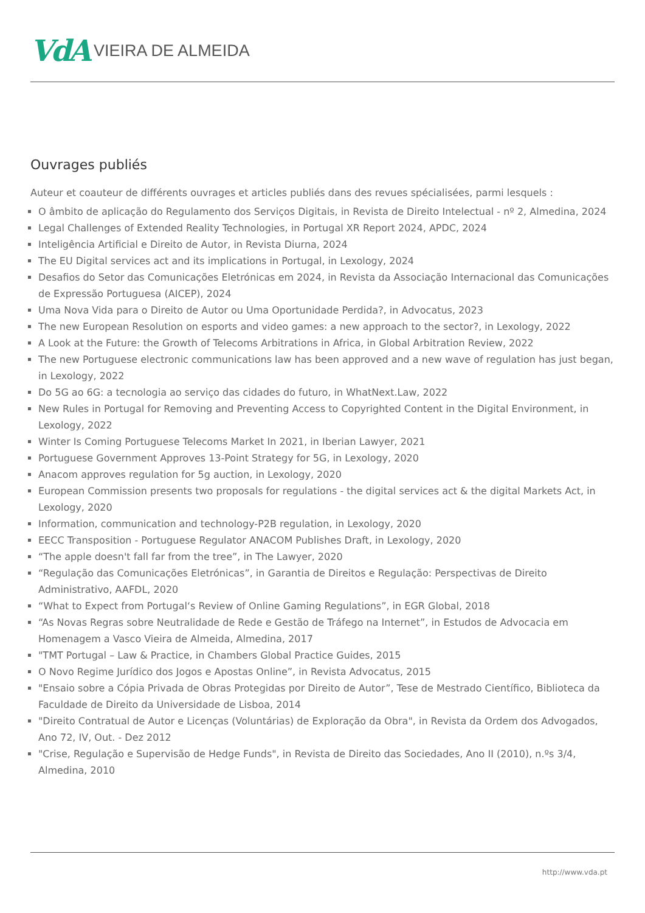VdA VIEIRA DE ALMEIDA
Ouvrages publiés
Auteur et coauteur de différents ouvrages et articles publiés dans des revues spécialisées, parmi lesquels :
O âmbito de aplicação do Regulamento dos Serviços Digitais, in Revista de Direito Intelectual - nº 2, Almedina, 2024
Legal Challenges of Extended Reality Technologies, in Portugal XR Report 2024, APDC, 2024
Inteligência Artificial e Direito de Autor, in Revista Diurna, 2024
The EU Digital services act and its implications in Portugal, in Lexology, 2024
Desafios do Setor das Comunicações Eletrónicas em 2024, in Revista da Associação Internacional das Comunicações de Expressão Portuguesa (AICEP), 2024
Uma Nova Vida para o Direito de Autor ou Uma Oportunidade Perdida?, in Advocatus, 2023
The new European Resolution on esports and video games: a new approach to the sector?, in Lexology, 2022
A Look at the Future: the Growth of Telecoms Arbitrations in Africa, in Global Arbitration Review, 2022
The new Portuguese electronic communications law has been approved and a new wave of regulation has just began, in Lexology, 2022
Do 5G ao 6G: a tecnologia ao serviço das cidades do futuro, in WhatNext.Law, 2022
New Rules in Portugal for Removing and Preventing Access to Copyrighted Content in the Digital Environment, in Lexology, 2022
Winter Is Coming Portuguese Telecoms Market In 2021, in Iberian Lawyer, 2021
Portuguese Government Approves 13-Point Strategy for 5G, in Lexology, 2020
Anacom approves regulation for 5g auction, in Lexology, 2020
European Commission presents two proposals for regulations - the digital services act & the digital Markets Act, in Lexology, 2020
Information, communication and technology-P2B regulation, in Lexology, 2020
EECC Transposition - Portuguese Regulator ANACOM Publishes Draft, in Lexology, 2020
“The apple doesn't fall far from the tree”, in The Lawyer, 2020
“Regulação das Comunicações Eletrónicas”, in Garantia de Direitos e Regulação: Perspectivas de Direito Administrativo, AAFDL, 2020
“What to Expect from Portugal‘s Review of Online Gaming Regulations”, in EGR Global, 2018
“As Novas Regras sobre Neutralidade de Rede e Gestão de Tráfego na Internet”, in Estudos de Advocacia em Homenagem a Vasco Vieira de Almeida, Almedina, 2017
"TMT Portugal – Law & Practice, in Chambers Global Practice Guides, 2015
O Novo Regime Jurídico dos Jogos e Apostas Online”, in Revista Advocatus, 2015
"Ensaio sobre a Cópia Privada de Obras Protegidas por Direito de Autor”, Tese de Mestrado Científico, Biblioteca da Faculdade de Direito da Universidade de Lisboa, 2014
"Direito Contratual de Autor e Licenças (Voluntárias) de Exploração da Obra", in Revista da Ordem dos Advogados, Ano 72, IV, Out. - Dez 2012
"Crise, Regulação e Supervisão de Hedge Funds", in Revista de Direito das Sociedades, Ano II (2010), n.ºs 3/4, Almedina, 2010
http://www.vda.pt